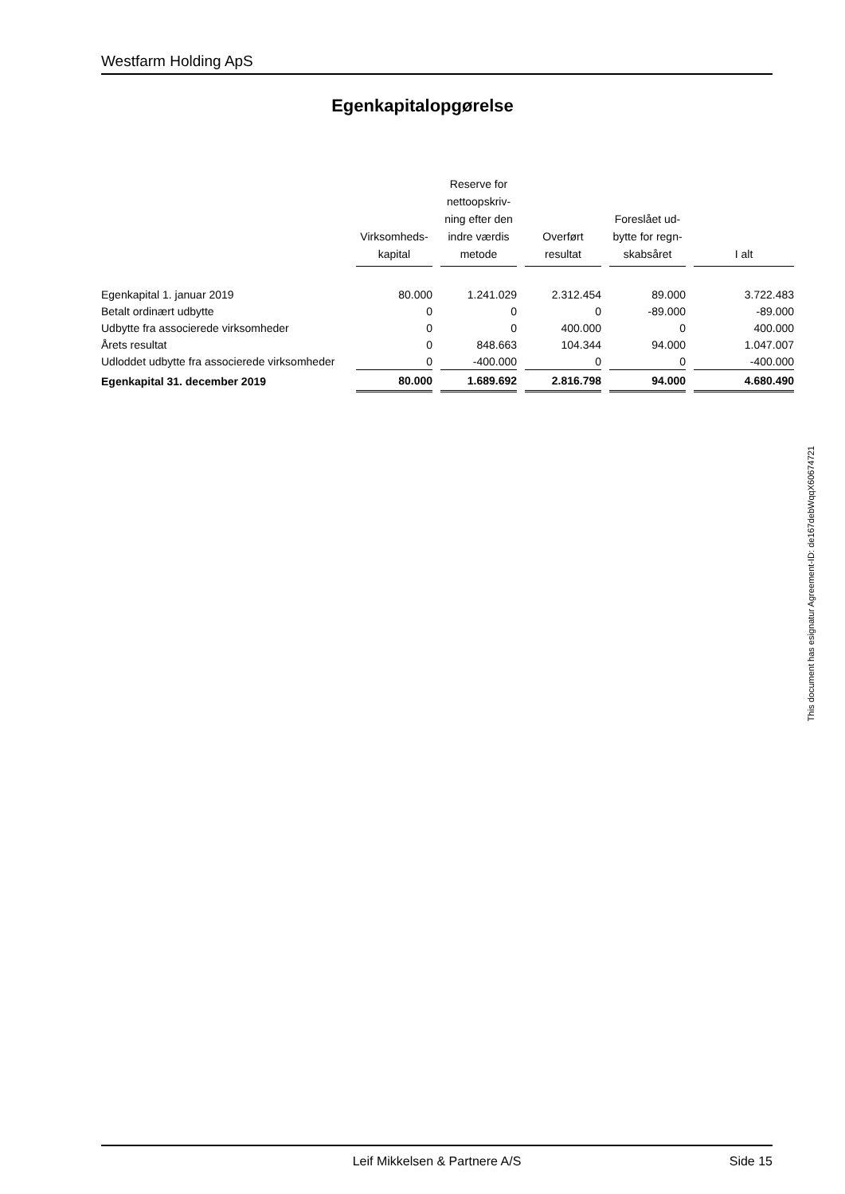Westfarm Holding ApS
Egenkapitalopgørelse
| | Virksomheds- kapital | Reserve for nettoopskriv- ning efter den indre værdis metode | Overført resultat | Foreslået ud- bytte for regn- skabsåret | I alt |
| --- | --- | --- | --- | --- | --- |
| Egenkapital 1. januar 2019 | 80.000 | 1.241.029 | 2.312.454 | 89.000 | 3.722.483 |
| Betalt ordinært udbytte | 0 | 0 | 0 | -89.000 | -89.000 |
| Udbytte fra associerede virksomheder | 0 | 0 | 400.000 | 0 | 400.000 |
| Årets resultat | 0 | 848.663 | 104.344 | 94.000 | 1.047.007 |
| Udloddet udbytte fra associerede virksomheder | 0 | -400.000 | 0 | 0 | -400.000 |
| Egenkapital 31. december 2019 | 80.000 | 1.689.692 | 2.816.798 | 94.000 | 4.680.490 |
This document has esignatur Agreement-ID: de167debWqqX60674721
Leif Mikkelsen & Partnere A/S
Side 15